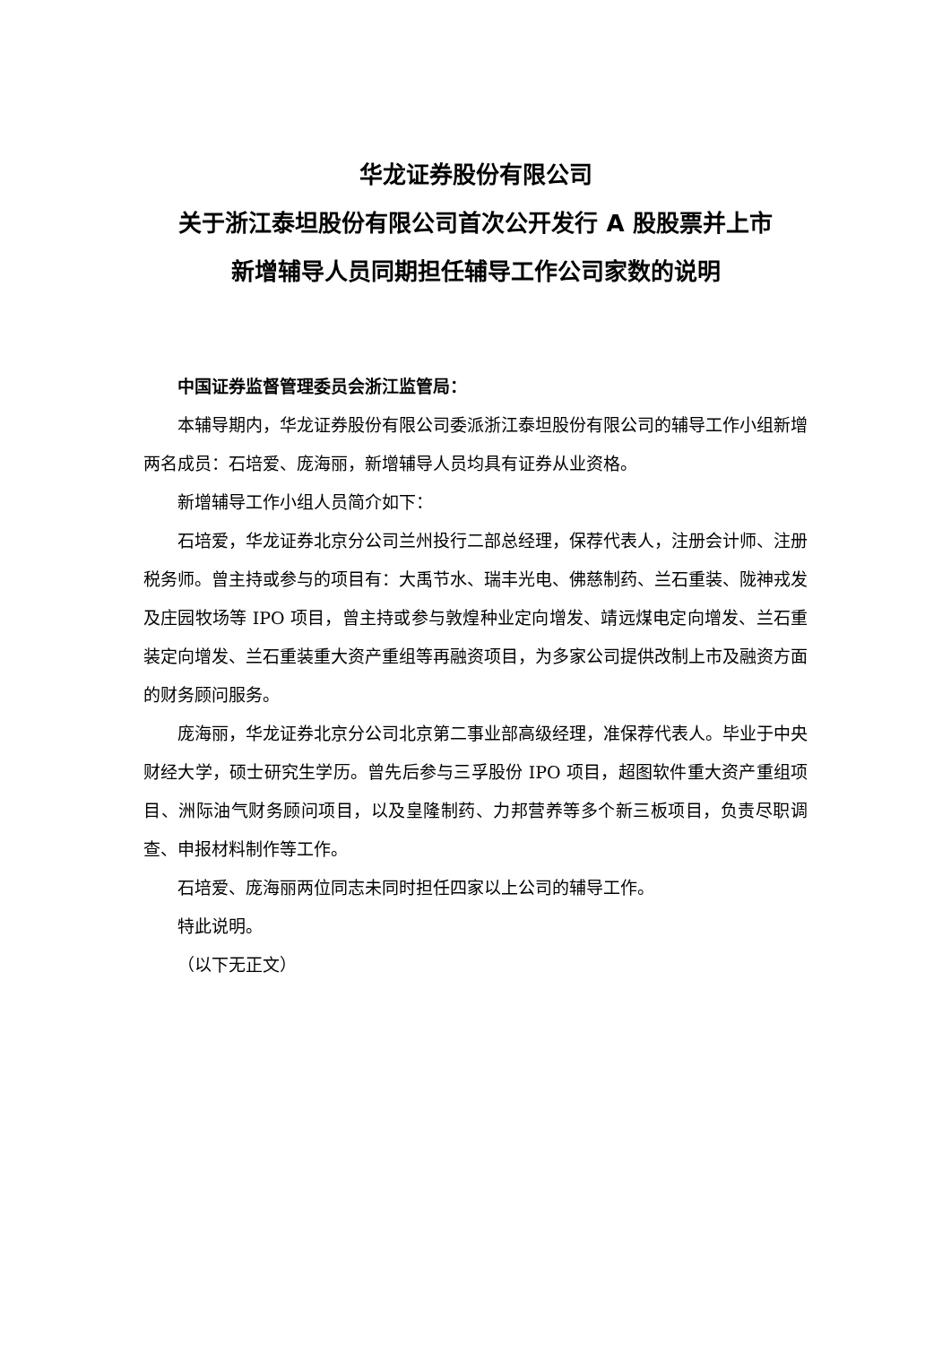华龙证券股份有限公司
关于浙江泰坦股份有限公司首次公开发行 A 股股票并上市
新增辅导人员同期担任辅导工作公司家数的说明
中国证券监督管理委员会浙江监管局：
本辅导期内，华龙证券股份有限公司委派浙江泰坦股份有限公司的辅导工作小组新增两名成员：石培爱、庞海丽，新增辅导人员均具有证券从业资格。
新增辅导工作小组人员简介如下：
石培爱，华龙证券北京分公司兰州投行二部总经理，保荐代表人，注册会计师、注册税务师。曾主持或参与的项目有：大禹节水、瑞丰光电、佛慈制药、兰石重装、陇神戎发及庄园牧场等 IPO 项目，曾主持或参与敦煌种业定向增发、靖远煤电定向增发、兰石重装定向增发、兰石重装重大资产重组等再融资项目，为多家公司提供改制上市及融资方面的财务顾问服务。
庞海丽，华龙证券北京分公司北京第二事业部高级经理，准保荐代表人。毕业于中央财经大学，硕士研究生学历。曾先后参与三孚股份 IPO 项目，超图软件重大资产重组项目、洲际油气财务顾问项目，以及皇隆制药、力邦营养等多个新三板项目，负责尽职调查、申报材料制作等工作。
石培爱、庞海丽两位同志未同时担任四家以上公司的辅导工作。
特此说明。
（以下无正文）